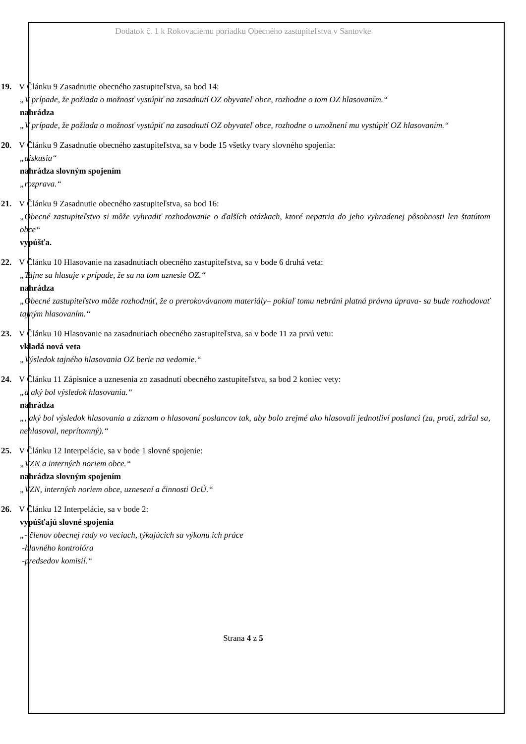Dodatok č. 1 k Rokovaciemu poriadku Obecného zastupiteľstva v Santovke
19. V Článku 9 Zasadnutie obecného zastupiteľstva, sa bod 14:
„V prípade, že požiada o možnosť vystúpiť na zasadnutí OZ obyvateľ obce, rozhodne o tom OZ hlasovaním.“
nahrádza
„V prípade, že požiada o možnosť vystúpiť na zasadnutí OZ obyvateľ obce, rozhodne o umožnení mu vystúpiť OZ hlasovaním.“
20. V Článku 9 Zasadnutie obecného zastupiteľstva, sa v bode 15 všetky tvary slovného spojenia:
„diskusia“
nahrádza slovným spojením
„rozprava.“
21. V Článku 9 Zasadnutie obecného zastupiteľstva, sa bod 16:
„Obecné zastupiteľstvo si môže vyhradiť rozhodovanie o ďalších otázkach, ktoré nepatria do jeho vyhradenej pôsobnosti len štatútom obce“
vypúšťa.
22. V Článku 10 Hlasovanie na zasadnutiach obecného zastupiteľstva, sa v bode 6 druhá veta:
„Tajne sa hlasuje v prípade, že sa na tom uznesie OZ.“
nahrádza
„Obecné zastupiteľstvo môže rozhodnúť, že o prerokovávanom materiály– pokiaľ tomu nebráni platná právna úprava- sa bude rozhodovať tajným hlasovaním.“
23. V Článku 10 Hlasovanie na zasadnutiach obecného zastupiteľstva, sa v bode 11 za prvú vetu:
vkladá nová veta
„Výsledok tajného hlasovania OZ berie na vedomie.“
24. V Článku 11 Zápisnice a uznesenia zo zasadnutí obecného zastupiteľstva, sa bod 2 koniec vety:
„a aký bol výsledok hlasovania.“
nahrádza
„, aký bol výsledok hlasovania a záznam o hlasovaní poslancov tak, aby bolo zrejmé ako hlasovali jednotliví poslanci (za, proti, zdržal sa, nehlasoval, neprítomný).“
25. V Článku 12 Interpelácie, sa v bode 1 slovné spojenie:
„VZN a interných noriem obce.“
nahrádza slovným spojením
„VZN, interných noriem obce, uznesení a činnosti OcÚ.“
26. V Článku 12 Interpelácie, sa v bode 2:
vypúšťajú slovné spojenia
„- členov obecnej rady vo veciach, týkajúcich sa výkonu ich práce
-hlavného kontrolóra
-predsedov komisií.“
Strana 4 z 5